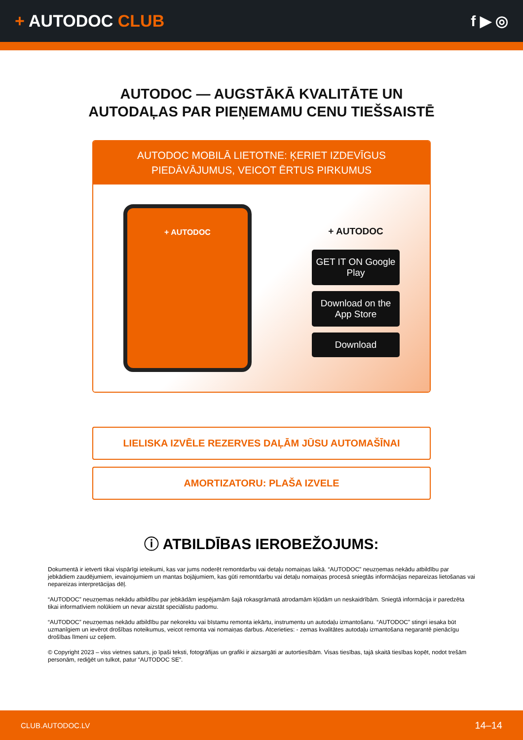+ AUTODOC CLUB f ▶ ◎
AUTODOC — AUGSTĀKĀ KVALITĀTE UN
AUTODAĻAS PAR PIEŅEMAMU CENU TIEŠSAISTĒ
AUTODOC MOBILĀ LIETOTNE: ĶERIET IZDEVĪGUS PIEDĀVĀJUMUS, VEICOT ĒRTUS PIRKUMUS
+ AUTODOC
+ AUTODOC
GET IT ON Google Play
Download on the App Store
Download
LIELISKA IZVĒLE REZERVES DAĻĀM JŪSU AUTOMAŠĪNAI
AMORTIZATORU: PLAŠA IZVELE
ⓘ ATBILDĪBAS IEROBEŽOJUMS:
Dokumentā ir ietverti tikai vispārīgi ieteikumi, kas var jums noderēt remontdarbu vai detaļu nomaiņas laikā. “AUTODOC” neuzņemas nekādu atbildību par jebkādiem zaudējumiem, ievainojumiem un mantas bojājumiem, kas gūti remontdarbu vai detaļu nomaiņas procesā sniegtās informācijas nepareizas lietošanas vai nepareizas interpretācijas dēļ.
“AUTODOC” neuzņemas nekādu atbildību par jebkādām iespējamām šajā rokasgrāmatā atrodamām kļūdām un neskaidrībām. Sniegtā informācija ir paredzēta tikai informatīviem nolūkiem un nevar aizstāt speciālistu padomu.
“AUTODOC” neuzņemas nekādu atbildību par nekorektu vai bīstamu remonta iekārtu, instrumentu un autodaļu izmantošanu. “AUTODOC” stingri iesaka būt uzmanīgiem un ievērot drošības noteikumus, veicot remonta vai nomaiņas darbus. Atcerieties: - zemas kvalitātes autodaļu izmantošana negarantē pienācīgu drošības līmeni uz ceļiem.
© Copyright 2023 – viss vietnes saturs, jo īpaši teksti, fotogrāfijas un grafiki ir aizsargāti ar autortiesībām. Visas tiesības, tajā skaitā tiesības kopēt, nodot trešām personām, rediģēt un tulkot, patur “AUTODOC SE”.
CLUB.AUTODOC.LV 14–14